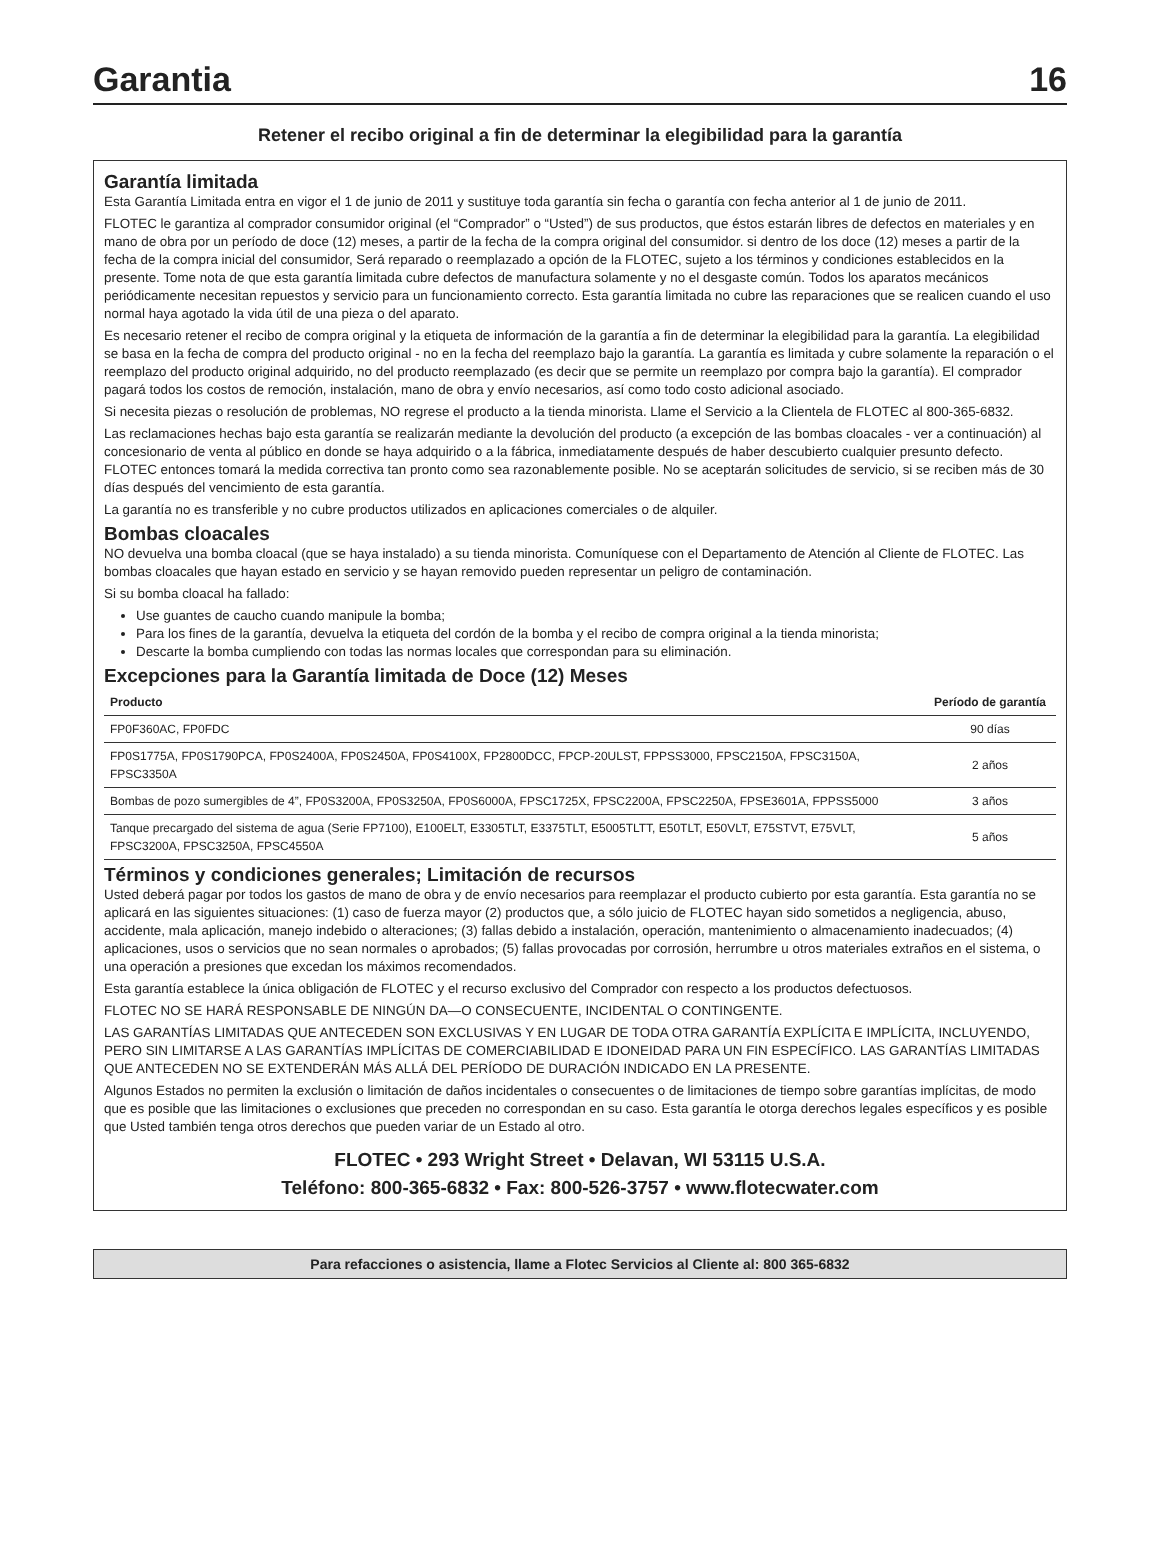Garantia 16
Retener el recibo original a fin de determinar la elegibilidad para la garantía
Garantía limitada
Esta Garantía Limitada entra en vigor el 1 de junio de 2011 y sustituye toda garantía sin fecha o garantía con fecha anterior al 1 de junio de 2011.
FLOTEC le garantiza al comprador consumidor original (el “Comprador” o “Usted”) de sus productos, que éstos estarán libres de defectos en materiales y en mano de obra por un período de doce (12) meses, a partir de la fecha de la compra original del consumidor. si dentro de los doce (12) meses a partir de la fecha de la compra inicial del consumidor, Será reparado o reemplazado a opción de la FLOTEC, sujeto a los términos y condiciones establecidos en la presente. Tome nota de que esta garantía limitada cubre defectos de manufactura solamente y no el desgaste común. Todos los aparatos mecánicos periódicamente necesitan repuestos y servicio para un funcionamiento correcto. Esta garantía limitada no cubre las reparaciones que se realicen cuando el uso normal haya agotado la vida útil de una pieza o del aparato.
Es necesario retener el recibo de compra original y la etiqueta de información de la garantía a fin de determinar la elegibilidad para la garantía. La elegibilidad se basa en la fecha de compra del producto original - no en la fecha del reemplazo bajo la garantía. La garantía es limitada y cubre solamente la reparación o el reemplazo del producto original adquirido, no del producto reemplazado (es decir que se permite un reemplazo por compra bajo la garantía). El comprador pagará todos los costos de remoción, instalación, mano de obra y envío necesarios, así como todo costo adicional asociado.
Si necesita piezas o resolución de problemas, NO regrese el producto a la tienda minorista. Llame el Servicio a la Clientela de FLOTEC al 800-365-6832.
Las reclamaciones hechas bajo esta garantía se realizarán mediante la devolución del producto (a excepción de las bombas cloacales - ver a continuación) al concesionario de venta al público en donde se haya adquirido o a la fábrica, inmediatamente después de haber descubierto cualquier presunto defecto. FLOTEC entonces tomará la medida correctiva tan pronto como sea razonablemente posible. No se aceptarán solicitudes de servicio, si se reciben más de 30 días después del vencimiento de esta garantía.
La garantía no es transferible y no cubre productos utilizados en aplicaciones comerciales o de alquiler.
Bombas cloacales
NO devuelva una bomba cloacal (que se haya instalado) a su tienda minorista. Comuníquese con el Departamento de Atención al Cliente de FLOTEC. Las bombas cloacales que hayan estado en servicio y se hayan removido pueden representar un peligro de contaminación.
Si su bomba cloacal ha fallado:
Use guantes de caucho cuando manipule la bomba;
Para los fines de la garantía, devuelva la etiqueta del cordón de la bomba y el recibo de compra original a la tienda minorista;
Descarte la bomba cumpliendo con todas las normas locales que correspondan para su eliminación.
Excepciones para la Garantía limitada de Doce (12) Meses
| Producto | Período de garantía |
| --- | --- |
| FP0F360AC, FP0FDC | 90 días |
| FP0S1775A, FP0S1790PCA, FP0S2400A, FP0S2450A, FP0S4100X, FP2800DCC, FPCP-20ULST, FPPSS3000, FPSC2150A, FPSC3150A, FPSC3350A | 2 años |
| Bombas de pozo sumergibles de 4”, FP0S3200A, FP0S3250A, FP0S6000A, FPSC1725X, FPSC2200A, FPSC2250A, FPSE3601A, FPPSS5000 | 3 años |
| Tanque precargado del sistema de agua (Serie FP7100), E100ELT, E3305TLT, E3375TLT, E5005TLTT, E50TLT, E50VLT, E75STVT, E75VLT, FPSC3200A, FPSC3250A, FPSC4550A | 5 años |
Términos y condiciones generales; Limitación de recursos
Usted deberá pagar por todos los gastos de mano de obra y de envío necesarios para reemplazar el producto cubierto por esta garantía. Esta garantía no se aplicará en las siguientes situaciones: (1) caso de fuerza mayor (2) productos que, a sólo juicio de FLOTEC hayan sido sometidos a negligencia, abuso, accidente, mala aplicación, manejo indebido o alteraciones; (3) fallas debido a instalación, operación, mantenimiento o almacenamiento inadecuados; (4) aplicaciones, usos o servicios que no sean normales o aprobados; (5) fallas provocadas por corrosión, herrumbre u otros materiales extraños en el sistema, o una operación a presiones que excedan los máximos recomendados.
Esta garantía establece la única obligación de FLOTEC y el recurso exclusivo del Comprador con respecto a los productos defectuosos.
FLOTEC NO SE HARÁ RESPONSABLE DE NINGÚN DA—O CONSECUENTE, INCIDENTAL O CONTINGENTE.
LAS GARANTÍAS LIMITADAS QUE ANTECEDEN SON EXCLUSIVAS Y EN LUGAR DE TODA OTRA GARANTÍA EXPLÍCITA E IMPLÍCITA, INCLUYENDO, PERO SIN LIMITARSE A LAS GARANTÍAS IMPLÍCITAS DE COMERCIABILIDAD E IDONEIDAD PARA UN FIN ESPECÍFICO. LAS GARANTÍAS LIMITADAS QUE ANTECEDEN NO SE EXTENDERÁN MÁS ALLÁ DEL PERÍODO DE DURACIÓN INDICADO EN LA PRESENTE.
Algunos Estados no permiten la exclusión o limitación de daños incidentales o consecuentes o de limitaciones de tiempo sobre garantías implícitas, de modo que es posible que las limitaciones o exclusiones que preceden no correspondan en su caso. Esta garantía le otorga derechos legales específicos y es posible que Usted también tenga otros derechos que pueden variar de un Estado al otro.
FLOTEC • 293 Wright Street • Delavan, WI 53115 U.S.A.
Teléfono: 800-365-6832 • Fax: 800-526-3757 • www.flotecwater.com
Para refacciones o asistencia, llame a Flotec Servicios al Cliente al: 800 365-6832